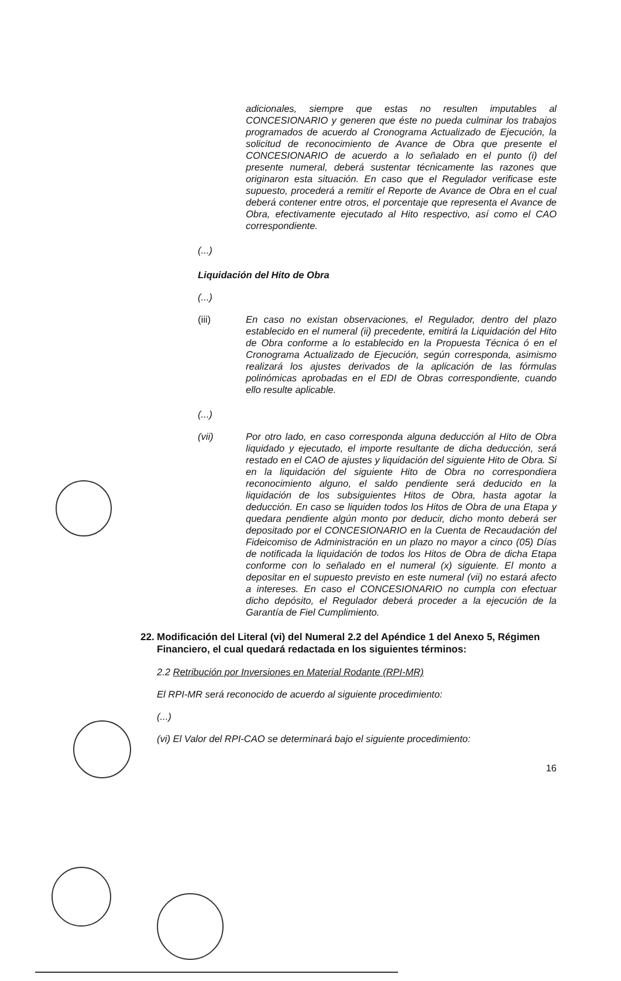adicionales, siempre que estas no resulten imputables al CONCESIONARIO y generen que éste no pueda culminar los trabajos programados de acuerdo al Cronograma Actualizado de Ejecución, la solicitud de reconocimiento de Avance de Obra que presente el CONCESIONARIO de acuerdo a lo señalado en el punto (i) del presente numeral, deberá sustentar técnicamente las razones que originaron esta situación. En caso que el Regulador verificase este supuesto, procederá a remitir el Reporte de Avance de Obra en el cual deberá contener entre otros, el porcentaje que representa el Avance de Obra, efectivamente ejecutado al Hito respectivo, así como el CAO correspondiente.
(...)
Liquidación del Hito de Obra
(...)
(iii) En caso no existan observaciones, el Regulador, dentro del plazo establecido en el numeral (ii) precedente, emitirá la Liquidación del Hito de Obra conforme a lo establecido en la Propuesta Técnica ó en el Cronograma Actualizado de Ejecución, según corresponda, asimismo realizará los ajustes derivados de la aplicación de las fórmulas polinómicas aprobadas en el EDI de Obras correspondiente, cuando ello resulte aplicable.
(...)
(vii) Por otro lado, en caso corresponda alguna deducción al Hito de Obra liquidado y ejecutado, el importe resultante de dicha deducción, será restado en el CAO de ajustes y liquidación del siguiente Hito de Obra. Si en la liquidación del siguiente Hito de Obra no correspondiera reconocimiento alguno, el saldo pendiente será deducido en la liquidación de los subsiguientes Hitos de Obra, hasta agotar la deducción. En caso se liquiden todos los Hitos de Obra de una Etapa y quedara pendiente algún monto por deducir, dicho monto deberá ser depositado por el CONCESIONARIO en la Cuenta de Recaudación del Fideicomiso de Administración en un plazo no mayor a cinco (05) Días de notificada la liquidación de todos los Hitos de Obra de dicha Etapa conforme con lo señalado en el numeral (x) siguiente. El monto a depositar en el supuesto previsto en este numeral (vii) no estará afecto a intereses. En caso el CONCESIONARIO no cumpla con efectuar dicho depósito, el Regulador deberá proceder a la ejecución de la Garantía de Fiel Cumplimiento.
22. Modificación del Literal (vi) del Numeral 2.2 del Apéndice 1 del Anexo 5, Régimen Financiero, el cual quedará redactada en los siguientes términos:
2.2 Retribución por Inversiones en Material Rodante (RPI-MR)
El RPI-MR será reconocido de acuerdo al siguiente procedimiento:
(...)
(vi) El Valor del RPI-CAO se determinará bajo el siguiente procedimiento:
16